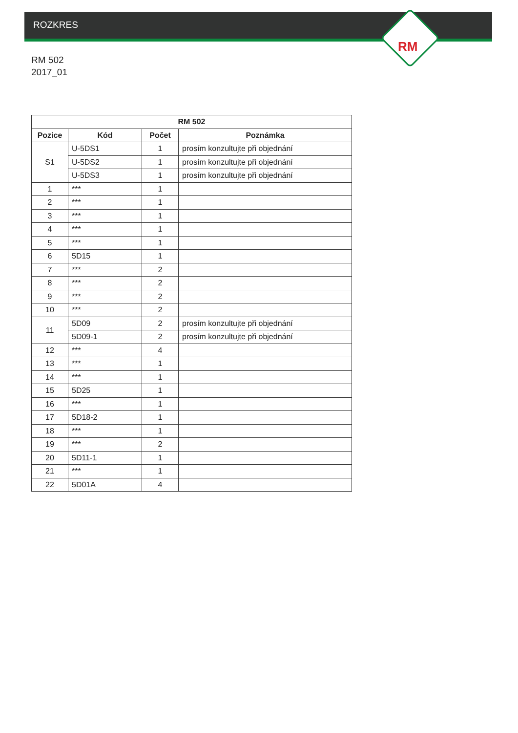RM
ROZKRES
RM 502
2017_01
| RM 502 | | | |
| --- | --- | --- | --- |
| Pozice | Kód | Počet | Poznámka |
| S1 | U-5DS1 | 1 | prosím konzultujte při objednání |
| | U-5DS2 | 1 | prosím konzultujte při objednání |
| | U-5DS3 | 1 | prosím konzultujte při objednání |
| 1 | *** | 1 | |
| 2 | *** | 1 | |
| 3 | *** | 1 | |
| 4 | *** | 1 | |
| 5 | *** | 1 | |
| 6 | 5D15 | 1 | |
| 7 | *** | 2 | |
| 8 | *** | 2 | |
| 9 | *** | 2 | |
| 10 | *** | 2 | |
| 11 | 5D09 | 2 | prosím konzultujte při objednání |
| | 5D09-1 | 2 | prosím konzultujte při objednání |
| 12 | *** | 4 | |
| 13 | *** | 1 | |
| 14 | *** | 1 | |
| 15 | 5D25 | 1 | |
| 16 | *** | 1 | |
| 17 | 5D18-2 | 1 | |
| 18 | *** | 1 | |
| 19 | *** | 2 | |
| 20 | 5D11-1 | 1 | |
| 21 | *** | 1 | |
| 22 | 5D01A | 4 | |